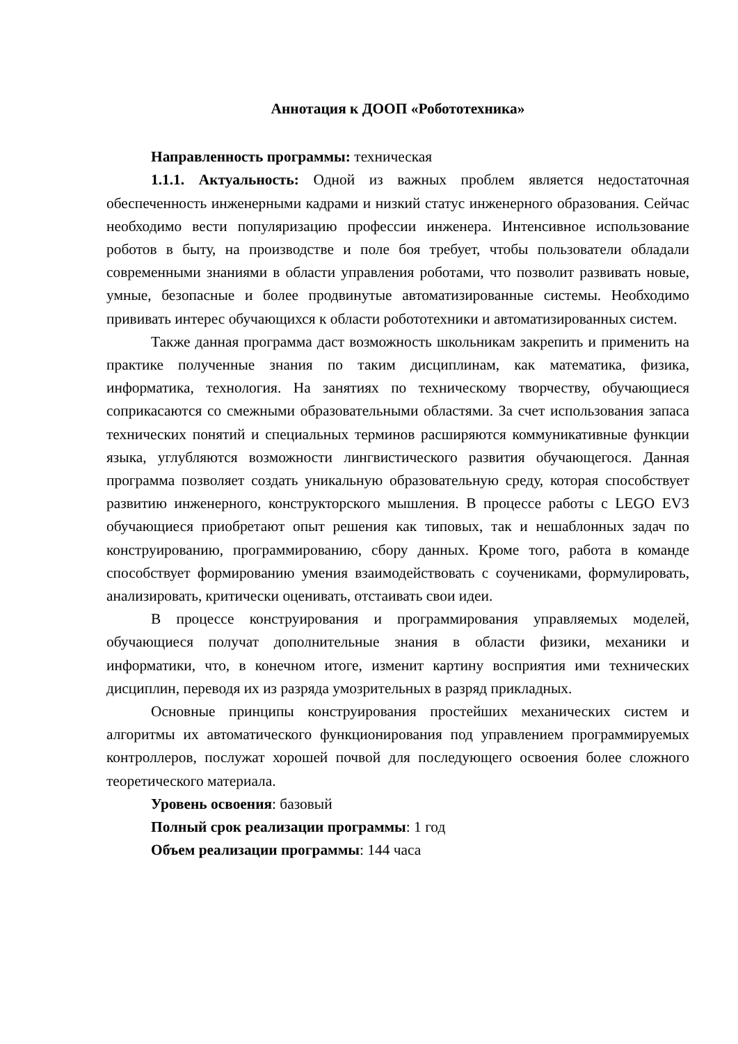Аннотация к ДООП «Робототехника»
Направленность программы: техническая
1.1.1. Актуальность: Одной из важных проблем является недостаточная обеспеченность инженерными кадрами и низкий статус инженерного образования. Сейчас необходимо вести популяризацию профессии инженера. Интенсивное использование роботов в быту, на производстве и поле боя требует, чтобы пользователи обладали современными знаниями в области управления роботами, что позволит развивать новые, умные, безопасные и более продвинутые автоматизированные системы. Необходимо прививать интерес обучающихся к области робототехники и автоматизированных систем.
Также данная программа даст возможность школьникам закрепить и применить на практике полученные знания по таким дисциплинам, как математика, физика, информатика, технология. На занятиях по техническому творчеству, обучающиеся соприкасаются со смежными образовательными областями. За счет использования запаса технических понятий и специальных терминов расширяются коммуникативные функции языка, углубляются возможности лингвистического развития обучающегося. Данная программа позволяет создать уникальную образовательную среду, которая способствует развитию инженерного, конструкторского мышления. В процессе работы с LEGO EV3 обучающиеся приобретают опыт решения как типовых, так и нешаблонных задач по конструированию, программированию, сбору данных. Кроме того, работа в команде способствует формированию умения взаимодействовать с соучениками, формулировать, анализировать, критически оценивать, отстаивать свои идеи.
В процессе конструирования и программирования управляемых моделей, обучающиеся получат дополнительные знания в области физики, механики и информатики, что, в конечном итоге, изменит картину восприятия ими технических дисциплин, переводя их из разряда умозрительных в разряд прикладных.
Основные принципы конструирования простейших механических систем и алгоритмы их автоматического функционирования под управлением программируемых контроллеров, послужат хорошей почвой для последующего освоения более сложного теоретического материала.
Уровень освоения: базовый
Полный срок реализации программы: 1 год
Объем реализации программы: 144 часа